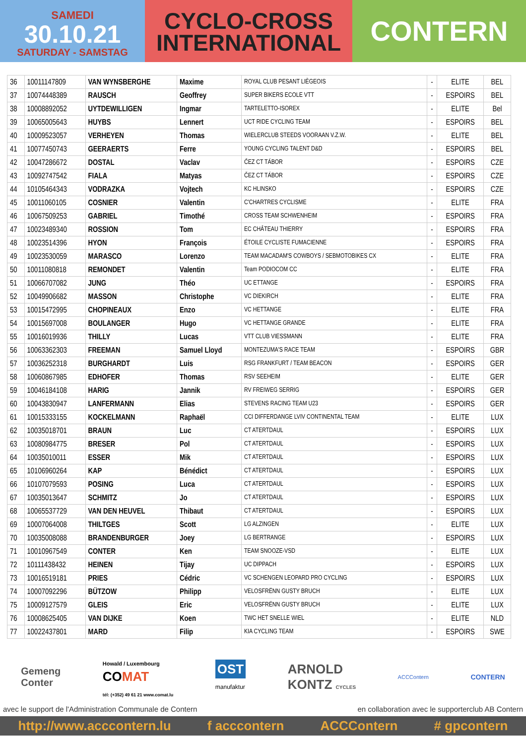SAMEDI
30.10.21
SATURDAY - SAMSTAG
CYCLO-CROSS
INTERNATIONAL
CONTERN
| 36 | 10011147809 | VAN WYNSBERGHE | Maxime | ROYAL CLUB PESANT LIÈGEOIS | - | ELITE | BEL |
| 37 | 10074448389 | RAUSCH | Geoffrey | SUPER BIKERS ECOLE VTT | - | ESPOIRS | BEL |
| 38 | 10008892052 | UYTDEWILLIGEN | Ingmar | TARTELETTO-ISOREX | - | ELITE | Bel |
| 39 | 10065005643 | HUYBS | Lennert | UCT RIDE CYCLING TEAM | - | ESPOIRS | BEL |
| 40 | 10009523057 | VERHEYEN | Thomas | WIELERCLUB STEEDS VOORAAN V.Z.W. | - | ELITE | BEL |
| 41 | 10077450743 | GEERAERTS | Ferre | YOUNG CYCLING TALENT D&D | - | ESPOIRS | BEL |
| 42 | 10047286672 | DOSTAL | Vaclav | ČEZ CT TÁBOR | - | ESPOIRS | CZE |
| 43 | 10092747542 | FIALA | Matyas | ČEZ CT TÁBOR | - | ESPOIRS | CZE |
| 44 | 10105464343 | VODRAZKA | Vojtech | KC HLINSKO | - | ESPOIRS | CZE |
| 45 | 10011060105 | COSNIER | Valentin | C'CHARTRES CYCLISME | - | ELITE | FRA |
| 46 | 10067509253 | GABRIEL | Timothé | CROSS TEAM SCHWENHEIM | - | ESPOIRS | FRA |
| 47 | 10023489340 | ROSSION | Tom | EC CHÂTEAU THIERRY | - | ESPOIRS | FRA |
| 48 | 10023514396 | HYON | François | ÉTOILE CYCLISTE FUMACIENNE | - | ESPOIRS | FRA |
| 49 | 10023530059 | MARASCO | Lorenzo | TEAM MACADAM'S COWBOYS / SEBMOTOBIKES CX | - | ELITE | FRA |
| 50 | 10011080818 | REMONDET | Valentin | Team PODIOCOM CC | - | ELITE | FRA |
| 51 | 10066707082 | JUNG | Théo | UC ETTANGE | - | ESPOIRS | FRA |
| 52 | 10049906682 | MASSON | Christophe | VC DIEKIRCH | - | ELITE | FRA |
| 53 | 10015472995 | CHOPINEAUX | Enzo | VC HETTANGE | - | ELITE | FRA |
| 54 | 10015697008 | BOULANGER | Hugo | VC HETTANGE GRANDE | - | ELITE | FRA |
| 55 | 10016019936 | THILLY | Lucas | VTT CLUB VIESSMANN | - | ELITE | FRA |
| 56 | 10063362303 | FREEMAN | Samuel Lloyd | MONTEZUMA'S RACE TEAM | - | ESPOIRS | GBR |
| 57 | 10036252318 | BURGHARDT | Luis | RSG FRANKFURT / TEAM BEACON | - | ESPOIRS | GER |
| 58 | 10060867985 | EDHOFER | Thomas | RSV SEEHEIM | - | ELITE | GER |
| 59 | 10046184108 | HARIG | Jannik | RV FREIWEG SERRIG | - | ESPOIRS | GER |
| 60 | 10043830947 | LANFERMANN | Elias | STEVENS RACING TEAM U23 | - | ESPOIRS | GER |
| 61 | 10015333155 | KOCKELMANN | Raphaël | CCI DIFFERDANGE LVIV CONTINENTAL TEAM | - | ELITE | LUX |
| 62 | 10035018701 | BRAUN | Luc | CT ATERTDAUL | - | ESPOIRS | LUX |
| 63 | 10080984775 | BRESER | Pol | CT ATERTDAUL | - | ESPOIRS | LUX |
| 64 | 10035010011 | ESSER | Mik | CT ATERTDAUL | - | ESPOIRS | LUX |
| 65 | 10106960264 | KAP | Bénédict | CT ATERTDAUL | - | ESPOIRS | LUX |
| 66 | 10107079593 | POSING | Luca | CT ATERTDAUL | - | ESPOIRS | LUX |
| 67 | 10035013647 | SCHMITZ | Jo | CT ATERTDAUL | - | ESPOIRS | LUX |
| 68 | 10065537729 | VAN DEN HEUVEL | Thibaut | CT ATERTDAUL | - | ESPOIRS | LUX |
| 69 | 10007064008 | THILTGES | Scott | LG ALZINGEN | - | ELITE | LUX |
| 70 | 10035008088 | BRANDENBURGER | Joey | LG BERTRANGE | - | ESPOIRS | LUX |
| 71 | 10010967549 | CONTER | Ken | TEAM SNOOZE-VSD | - | ELITE | LUX |
| 72 | 10111438432 | HEINEN | Tijay | UC DIPPACH | - | ESPOIRS | LUX |
| 73 | 10016519181 | PRIES | Cédric | VC SCHENGEN LEOPARD PRO CYCLING | - | ESPOIRS | LUX |
| 74 | 10007092296 | BÜTZOW | Philipp | VELOSFRËNN GUSTY BRUCH | - | ELITE | LUX |
| 75 | 10009127579 | GLEIS | Eric | VELOSFRËNN GUSTY BRUCH | - | ELITE | LUX |
| 76 | 10008625405 | VAN DIJKE | Koen | TWC HET SNELLE WIEL | - | ELITE | NLD |
| 77 | 10022437801 | MARD | Filip | KIA CYCLING TEAM | - | ESPOIRS | SWE |
Gemeng
Conter
Howald / Luxembourg
COMAT
tél: (+352) 49 61 21 www.comat.lu
OST
manufaktur
ARNOLD
KONTZ CYCLES
ACCContern
CONTERN
avec le support de l'Administration Communale de Contern en collaboration avec le supporterclub AB Contern
http://www.acccontern.lu f acccontern ACCContern # gpcontern